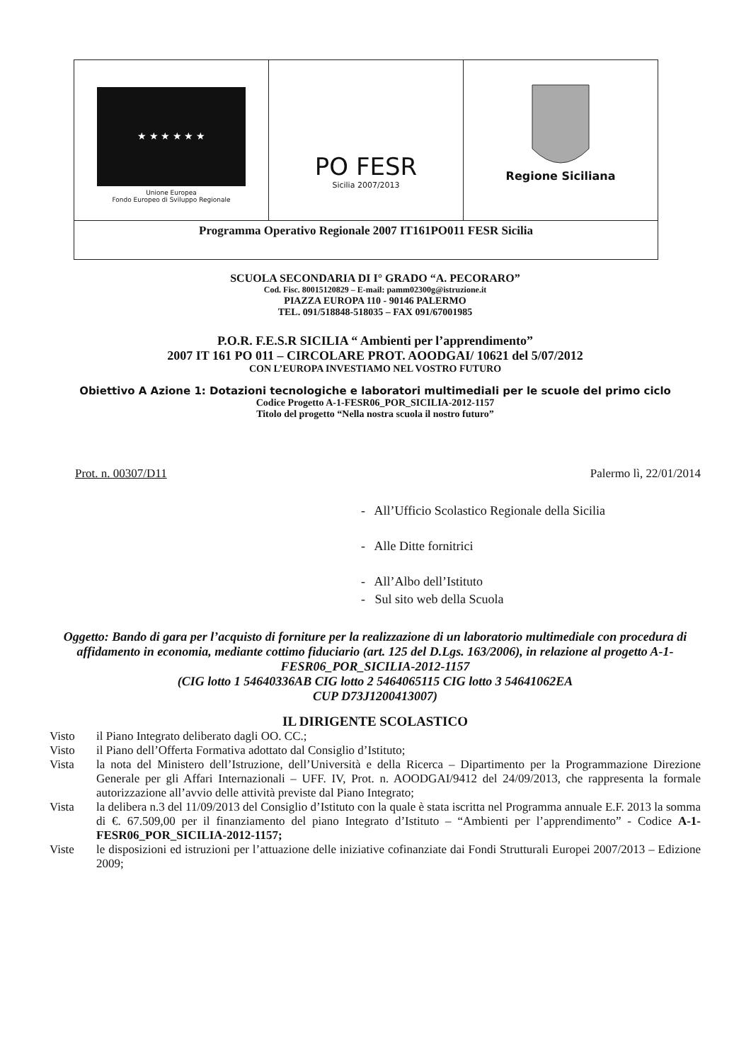★ ★ ★ ★ ★ ★
Unione Europea
Fondo Europeo di Sviluppo Regionale
PO FESR
Sicilia 2007/2013
Regione Siciliana
Programma Operativo Regionale 2007 IT161PO011 FESR Sicilia
SCUOLA SECONDARIA DI I° GRADO “A. PECORARO”
Cod. Fisc. 80015120829 – E-mail: pamm02300g@istruzione.it
PIAZZA EUROPA 110 - 90146 PALERMO
TEL. 091/518848-518035 – FAX 091/67001985
P.O.R. F.E.S.R SICILIA “ Ambienti per l’apprendimento”
2007 IT 161 PO 011 – CIRCOLARE PROT. AOODGAI/ 10621 del 5/07/2012
CON L’EUROPA INVESTIAMO NEL VOSTRO FUTURO
Obiettivo A Azione 1: Dotazioni tecnologiche e laboratori multimediali per le scuole del primo ciclo
Codice Progetto A-1-FESR06_POR_SICILIA-2012-1157
Titolo del progetto “Nella nostra scuola il nostro futuro”
Prot. n. 00307/D11 Palermo lì, 22/01/2014
- All’Ufficio Scolastico Regionale della Sicilia
- Alle Ditte fornitrici
- All’Albo dell’Istituto
- Sul sito web della Scuola
Oggetto: Bando di gara per l’acquisto di forniture per la realizzazione di un laboratorio multimediale con procedura di affidamento in economia, mediante cottimo fiduciario (art. 125 del D.Lgs. 163/2006), in relazione al progetto A-1-FESR06_POR_SICILIA-2012-1157
(CIG lotto 1 54640336AB CIG lotto 2 5464065115 CIG lotto 3 54641062EA
CUP D73J1200413007)
IL DIRIGENTE SCOLASTICO
Visto il Piano Integrato deliberato dagli OO. CC.;
Visto il Piano dell’Offerta Formativa adottato dal Consiglio d’Istituto;
Vista la nota del Ministero dell’Istruzione, dell’Università e della Ricerca – Dipartimento per la Programmazione Direzione Generale per gli Affari Internazionali – UFF. IV, Prot. n. AOODGAI/9412 del 24/09/2013, che rappresenta la formale autorizzazione all’avvio delle attività previste dal Piano Integrato;
Vista la delibera n.3 del 11/09/2013 del Consiglio d’Istituto con la quale è stata iscritta nel Programma annuale E.F. 2013 la somma di €. 67.509,00 per il finanziamento del piano Integrato d’Istituto – “Ambienti per l’apprendimento” - Codice A-1-FESR06_POR_SICILIA-2012-1157;
Viste le disposizioni ed istruzioni per l’attuazione delle iniziative cofinanziate dai Fondi Strutturali Europei 2007/2013 – Edizione 2009;